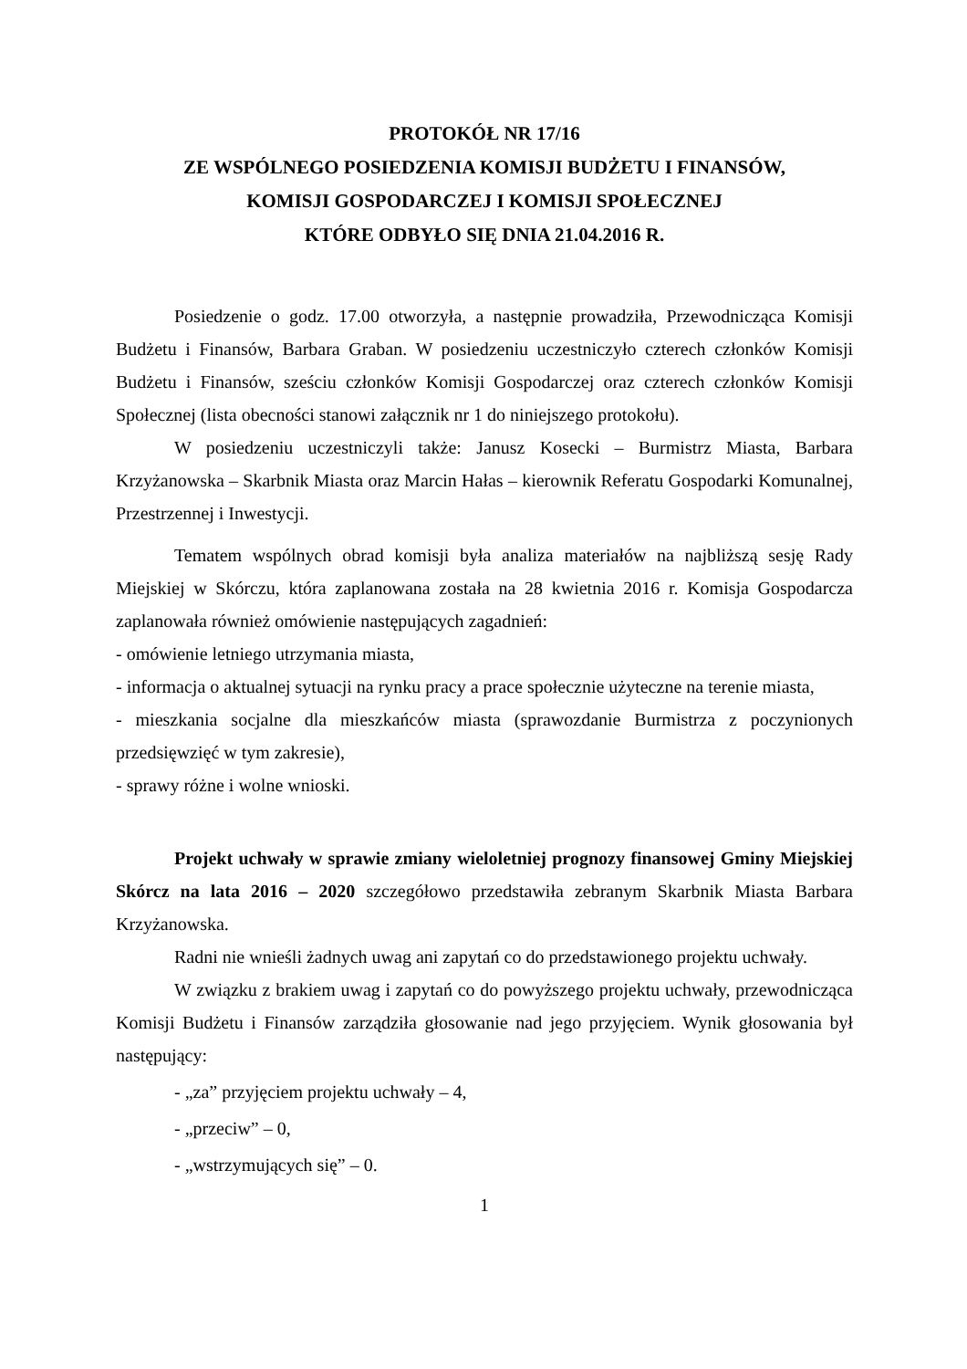PROTOKÓŁ NR 17/16
ZE WSPÓLNEGO POSIEDZENIA KOMISJI BUDŻETU I FINANSÓW,
KOMISJI GOSPODARCZEJ I KOMISJI SPOŁECZNEJ
KTÓRE ODBYŁO SIĘ DNIA 21.04.2016 R.
Posiedzenie o godz. 17.00 otworzyła, a następnie prowadziła, Przewodnicząca Komisji Budżetu i Finansów, Barbara Graban. W posiedzeniu uczestniczyło czterech członków Komisji Budżetu i Finansów, sześciu członków Komisji Gospodarczej oraz czterech członków Komisji Społecznej (lista obecności stanowi załącznik nr 1 do niniejszego protokołu).
W posiedzeniu uczestniczyli także: Janusz Kosecki – Burmistrz Miasta, Barbara Krzyżanowska – Skarbnik Miasta oraz Marcin Hałas – kierownik Referatu Gospodarki Komunalnej, Przestrzennej i Inwestycji.
Tematem wspólnych obrad komisji była analiza materiałów na najbliższą sesję Rady Miejskiej w Skórczu, która zaplanowana została na 28 kwietnia 2016 r. Komisja Gospodarcza zaplanowała również omówienie następujących zagadnień:
- omówienie letniego utrzymania miasta,
- informacja o aktualnej sytuacji na rynku pracy a prace społecznie użyteczne na terenie miasta,
- mieszkania socjalne dla mieszkańców miasta (sprawozdanie Burmistrza z poczynionych przedsięwzięć w tym zakresie),
- sprawy różne i wolne wnioski.
Projekt uchwały w sprawie zmiany wieloletniej prognozy finansowej Gminy Miejskiej Skórcz na lata 2016 – 2020 szczegółowo przedstawiła zebranym Skarbnik Miasta Barbara Krzyżanowska.
Radni nie wnieśli żadnych uwag ani zapytań co do przedstawionego projektu uchwały.
W związku z brakiem uwag i zapytań co do powyższego projektu uchwały, przewodnicząca Komisji Budżetu i Finansów zarządziła głosowanie nad jego przyjęciem. Wynik głosowania był następujący:
- „za” przyjęciem projektu uchwały – 4,
- „przeciw” – 0,
- „wstrzymujących się” – 0.
1